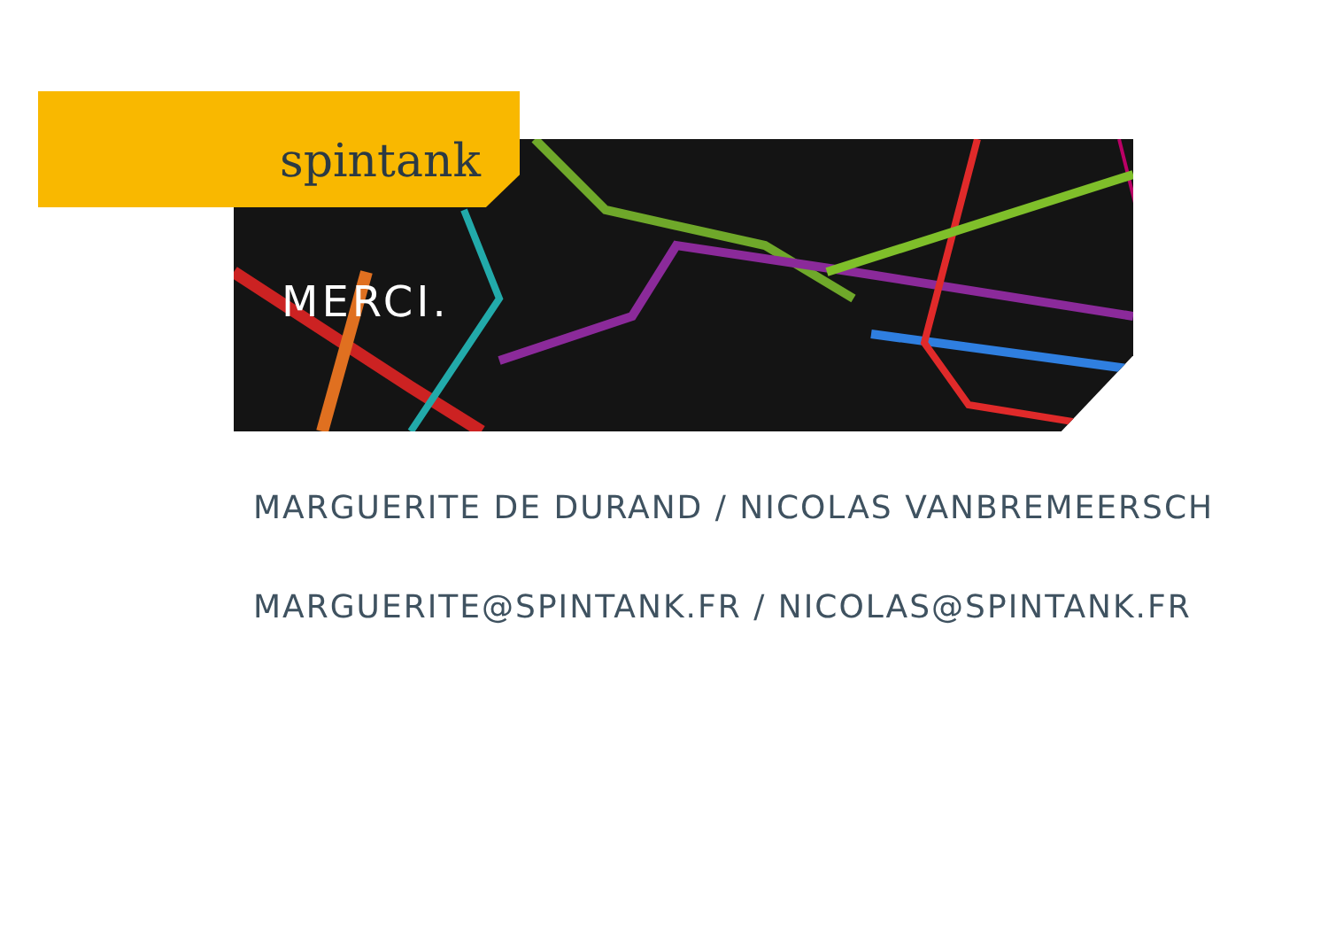spintank
MERCI.
MARGUERITE DE DURAND / NICOLAS VANBREMEERSCH
MARGUERITE@SPINTANK.FR / NICOLAS@SPINTANK.FR